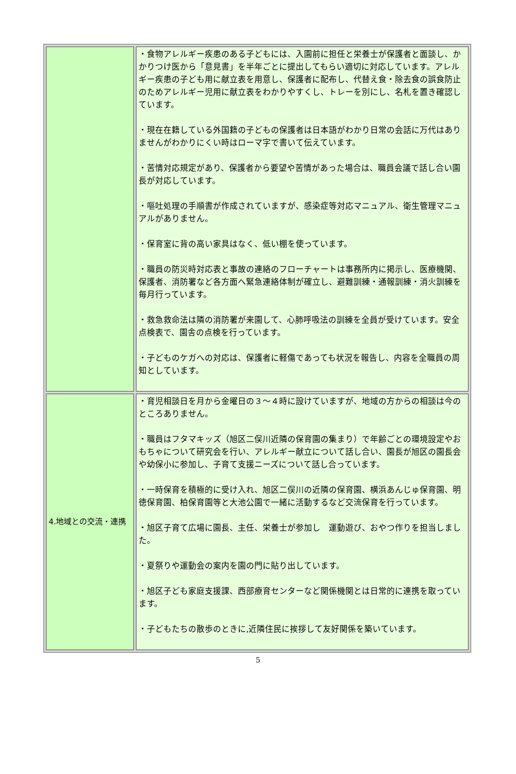| | ・食物アレルギー疾患のある子どもには、入園前に担任と栄養士が保護者と面談し、かかりつけ医から「意見書」を半年ごとに提出してもらい適切に対応しています。アレルギー疾患の子ども用に献立表を用意し、保護者に配布し、代替え食・除去食の誤食防止のためアレルギー児用に献立表をわかりやすくし、トレーを別にし、名札を置き確認しています。 ・現在在籍している外国籍の子どもの保護者は日本語がわかり日常の会話に万代はありませんがわかりにくい時はローマ字で書いて伝えています。 ・苦情対応規定があり、保護者から要望や苦情があった場合は、職員会議で話し合い園長が対応しています。 ・嘔吐処理の手順書が作成されていますが、感染症等対応マニュアル、衛生管理マニュアルがありません。 ・保育室に背の高い家具はなく、低い棚を使っています。 ・職員の防災時対応表と事故の連絡のフローチャートは事務所内に掲示し、医療機関、保護者、消防署など各方面へ緊急連絡体制が確立し、避難訓練・通報訓練・消火訓練を毎月行っています。 ・救急救命法は隣の消防署が来園して、心肺呼吸法の訓練を全員が受けています。安全点検表で、園舎の点検を行っています。 ・子どものケガへの対応は、保護者に軽傷であっても状況を報告し、内容を全職員の周知としています。 |
| 4.地域との交流・連携 | ・育児相談日を月から金曜日の３～４時に設けていますが、地域の方からの相談は今のところありません。 ・職員はフタマキッズ（旭区二俣川近隣の保育園の集まり）で年齢ごとの環境設定やおもちゃについて研究会を行い、アレルギー献立について話し合い、園長が旭区の園長会や幼保小に参加し、子育て支援ニーズについて話し合っています。 ・一時保育を積極的に受け入れ、旭区二俣川の近隣の保育園、横浜あんじゅ保育園、明徳保育園、柏保育園等と大池公園で一緒に活動するなど交流保育を行っています。 ・旭区子育て広場に園長、主任、栄養士が参加し 運動遊び、おやつ作りを担当しました。 ・夏祭りや運動会の案内を園の門に貼り出しています。 ・旭区子ども家庭支援課、西部療育センターなど関係機関とは日常的に連携を取っています。 ・子どもたちの散歩のときに,近隣住民に挨拶して友好関係を築いています。 |
5